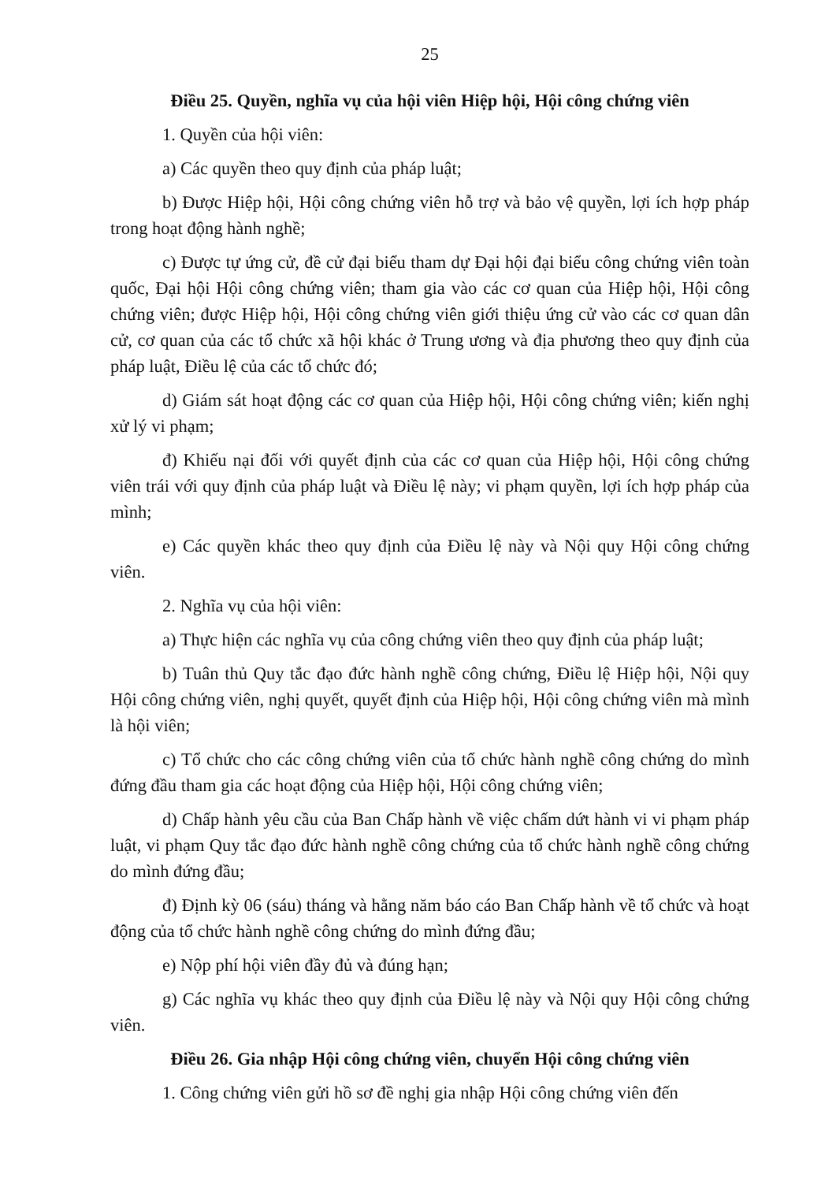25
Điều 25. Quyền, nghĩa vụ của hội viên Hiệp hội, Hội công chứng viên
1. Quyền của hội viên:
a) Các quyền theo quy định của pháp luật;
b) Được Hiệp hội, Hội công chứng viên hỗ trợ và bảo vệ quyền, lợi ích hợp pháp trong hoạt động hành nghề;
c) Được tự ứng cử, đề cử đại biểu tham dự Đại hội đại biểu công chứng viên toàn quốc, Đại hội Hội công chứng viên; tham gia vào các cơ quan của Hiệp hội, Hội công chứng viên; được Hiệp hội, Hội công chứng viên giới thiệu ứng cử vào các cơ quan dân cử, cơ quan của các tổ chức xã hội khác ở Trung ương và địa phương theo quy định của pháp luật, Điều lệ của các tổ chức đó;
d) Giám sát hoạt động các cơ quan của Hiệp hội, Hội công chứng viên; kiến nghị xử lý vi phạm;
đ) Khiếu nại đối với quyết định của các cơ quan của Hiệp hội, Hội công chứng viên trái với quy định của pháp luật và Điều lệ này; vi phạm quyền, lợi ích hợp pháp của mình;
e) Các quyền khác theo quy định của Điều lệ này và Nội quy Hội công chứng viên.
2. Nghĩa vụ của hội viên:
a) Thực hiện các nghĩa vụ của công chứng viên theo quy định của pháp luật;
b) Tuân thủ Quy tắc đạo đức hành nghề công chứng, Điều lệ Hiệp hội, Nội quy Hội công chứng viên, nghị quyết, quyết định của Hiệp hội, Hội công chứng viên mà mình là hội viên;
c) Tổ chức cho các công chứng viên của tổ chức hành nghề công chứng do mình đứng đầu tham gia các hoạt động của Hiệp hội, Hội công chứng viên;
d) Chấp hành yêu cầu của Ban Chấp hành về việc chấm dứt hành vi vi phạm pháp luật, vi phạm Quy tắc đạo đức hành nghề công chứng của tổ chức hành nghề công chứng do mình đứng đầu;
đ) Định kỳ 06 (sáu) tháng và hằng năm báo cáo Ban Chấp hành về tổ chức và hoạt động của tổ chức hành nghề công chứng do mình đứng đầu;
e) Nộp phí hội viên đầy đủ và đúng hạn;
g) Các nghĩa vụ khác theo quy định của Điều lệ này và Nội quy Hội công chứng viên.
Điều 26. Gia nhập Hội công chứng viên, chuyển Hội công chứng viên
1. Công chứng viên gửi hồ sơ đề nghị gia nhập Hội công chứng viên đến